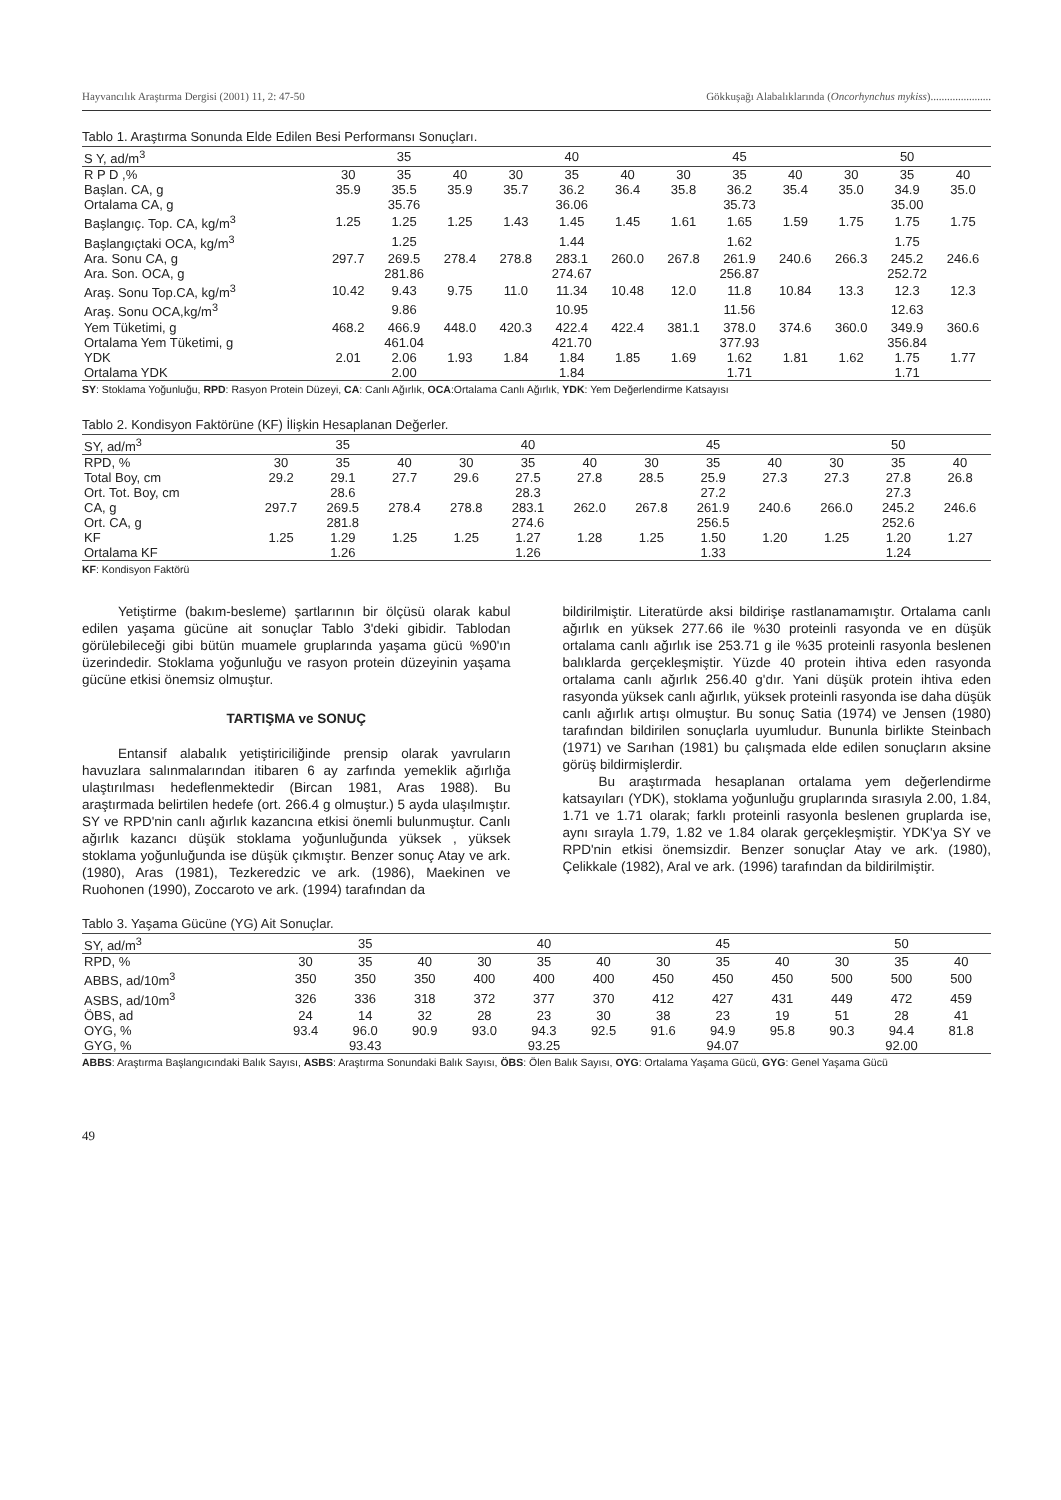Hayvancılık Araştırma Dergisi (2001) 11, 2: 47-50 Gökkuşağı Alabalıklarında (Oncorhynchus mykiss)......................
Tablo 1. Araştırma Sonunda Elde Edilen Besi Performansı Sonuçları.
| S Y, ad/m<sup>3</sup> | 35 | | | 40 | | | 45 | | | 50 | | |
| --- | --- | --- | --- | --- | --- | --- | --- | --- | --- | --- | --- | --- |
| R P D ,% | 30 | 35 | 40 | 30 | 35 | 40 | 30 | 35 | 40 | 30 | 35 | 40 |
| Başlan. CA, g | 35.9 | 35.5 | 35.9 | 35.7 | 36.2 | 36.4 | 35.8 | 36.2 | 35.4 | 35.0 | 34.9 | 35.0 |
| Ortalama CA, g | 35.76 | | | 36.06 | | | 35.73 | | | 35.00 | | |
| Başlangıç. Top. CA, kg/m<sup>3</sup> | 1.25 | 1.25 | 1.25 | 1.43 | 1.45 | 1.45 | 1.61 | 1.65 | 1.59 | 1.75 | 1.75 | 1.75 |
| Başlangıçtaki OCA, kg/m<sup>3</sup> | 1.25 | | | 1.44 | | | 1.62 | | | 1.75 | | |
| Ara. Sonu CA, g | 297.7 | 269.5 | 278.4 | 278.8 | 283.1 | 260.0 | 267.8 | 261.9 | 240.6 | 266.3 | 245.2 | 246.6 |
| Ara. Son. OCA, g | 281.86 | | | 274.67 | | | 256.87 | | | 252.72 | | |
| Araş. Sonu Top.CA, kg/m<sup>3</sup> | 10.42 | 9.43 | 9.75 | 11.0 | 11.34 | 10.48 | 12.0 | 11.8 | 10.84 | 13.3 | 12.3 | 12.3 |
| Araş. Sonu OCA,kg/m<sup>3</sup> | 9.86 | | | 10.95 | | | 11.56 | | | 12.63 | | |
| Yem Tüketimi, g | 468.2 | 466.9 | 448.0 | 420.3 | 422.4 | 422.4 | 381.1 | 378.0 | 374.6 | 360.0 | 349.9 | 360.6 |
| Ortalama Yem Tüketimi, g | 461.04 | | | 421.70 | | | 377.93 | | | 356.84 | | |
| YDK | 2.01 | 2.06 | 1.93 | 1.84 | 1.84 | 1.85 | 1.69 | 1.62 | 1.81 | 1.62 | 1.75 | 1.77 |
| Ortalama YDK | 2.00 | | | 1.84 | | | 1.71 | | | 1.71 | | |
SY: Stoklama Yoğunluğu, RPD: Rasyon Protein Düzeyi, CA: Canlı Ağırlık, OCA:Ortalama Canlı Ağırlık, YDK: Yem Değerlendirme Katsayısı
Tablo 2. Kondisyon Faktörüne (KF) İlişkin Hesaplanan Değerler.
| SY, ad/m<sup>3</sup> | 35 | | | 40 | | | 45 | | | 50 | | |
| --- | --- | --- | --- | --- | --- | --- | --- | --- | --- | --- | --- | --- |
| RPD, % | 30 | 35 | 40 | 30 | 35 | 40 | 30 | 35 | 40 | 30 | 35 | 40 |
| Total Boy, cm | 29.2 | 29.1 | 27.7 | 29.6 | 27.5 | 27.8 | 28.5 | 25.9 | 27.3 | 27.3 | 27.8 | 26.8 |
| Ort. Tot. Boy, cm | 28.6 | | | 28.3 | | | 27.2 | | | 27.3 | | |
| CA, g | 297.7 | 269.5 | 278.4 | 278.8 | 283.1 | 262.0 | 267.8 | 261.9 | 240.6 | 266.0 | 245.2 | 246.6 |
| Ort. CA, g | 281.8 | | | 274.6 | | | 256.5 | | | 252.6 | | |
| KF | 1.25 | 1.29 | 1.25 | 1.25 | 1.27 | 1.28 | 1.25 | 1.50 | 1.20 | 1.25 | 1.20 | 1.27 |
| Ortalama KF | 1.26 | | | 1.26 | | | 1.33 | | | 1.24 | | |
KF: Kondisyon Faktörü
Yetiştirme (bakım-besleme) şartlarının bir ölçüsü olarak kabul edilen yaşama gücüne ait sonuçlar Tablo 3'deki gibidir. Tablodan görülebileceği gibi bütün muamele gruplarında yaşama gücü %90'ın üzerindedir. Stoklama yoğunluğu ve rasyon protein düzeyinin yaşama gücüne etkisi önemsiz olmuştur.
TARTIŞMA ve SONUÇ
Entansif alabalık yetiştiriciliğinde prensip olarak yavruların havuzlara salınmalarından itibaren 6 ay zarfında yemeklik ağırlığa ulaştırılması hedeflenmektedir (Bircan 1981, Aras 1988). Bu araştırmada belirtilen hedefe (ort. 266.4 g olmuştur.) 5 ayda ulaşılmıştır. SY ve RPD'nin canlı ağırlık kazancına etkisi önemli bulunmuştur. Canlı ağırlık kazancı düşük stoklama yoğunluğunda yüksek , yüksek stoklama yoğunluğunda ise düşük çıkmıştır. Benzer sonuç Atay ve ark. (1980), Aras (1981), Tezkeredzic ve ark. (1986), Maekinen ve Ruohonen (1990), Zoccaroto ve ark. (1994) tarafından da
bildirilmiştir. Literatürde aksi bildirişe rastlanamamıştır. Ortalama canlı ağırlık en yüksek 277.66 ile %30 proteinli rasyonda ve en düşük ortalama canlı ağırlık ise 253.71 g ile %35 proteinli rasyonla beslenen balıklarda gerçekleşmiştir. Yüzde 40 protein ihtiva eden rasyonda ortalama canlı ağırlık 256.40 g'dır. Yani düşük protein ihtiva eden rasyonda yüksek canlı ağırlık, yüksek proteinli rasyonda ise daha düşük canlı ağırlık artışı olmuştur. Bu sonuç Satia (1974) ve Jensen (1980) tarafından bildirilen sonuçlarla uyumludur. Bununla birlikte Steinbach (1971) ve Sarıhan (1981) bu çalışmada elde edilen sonuçların aksine görüş bildirmişlerdir.
Bu araştırmada hesaplanan ortalama yem değerlendirme katsayıları (YDK), stoklama yoğunluğu gruplarında sırasıyla 2.00, 1.84, 1.71 ve 1.71 olarak; farklı proteinli rasyonla beslenen gruplarda ise, aynı sırayla 1.79, 1.82 ve 1.84 olarak gerçekleşmiştir. YDK'ya SY ve RPD'nin etkisi önemsizdir. Benzer sonuçlar Atay ve ark. (1980), Çelikkale (1982), Aral ve ark. (1996) tarafından da bildirilmiştir.
Tablo 3. Yaşama Gücüne (YG) Ait Sonuçlar.
| SY, ad/m<sup>3</sup> | 35 | | | 40 | | | 45 | | | 50 | | |
| --- | --- | --- | --- | --- | --- | --- | --- | --- | --- | --- | --- | --- |
| RPD, % | 30 | 35 | 40 | 30 | 35 | 40 | 30 | 35 | 40 | 30 | 35 | 40 |
| ABBS, ad/10m<sup>3</sup> | 350 | 350 | 350 | 400 | 400 | 400 | 450 | 450 | 450 | 500 | 500 | 500 |
| ASBS, ad/10m<sup>3</sup> | 326 | 336 | 318 | 372 | 377 | 370 | 412 | 427 | 431 | 449 | 472 | 459 |
| ÖBS, ad | 24 | 14 | 32 | 28 | 23 | 30 | 38 | 23 | 19 | 51 | 28 | 41 |
| OYG, % | 93.4 | 96.0 | 90.9 | 93.0 | 94.3 | 92.5 | 91.6 | 94.9 | 95.8 | 90.3 | 94.4 | 81.8 |
| GYG, % | 93.43 | | | 93.25 | | | 94.07 | | | 92.00 | | |
ABBS: Araştırma Başlangıcındaki Balık Sayısı, ASBS: Araştırma Sonundaki Balık Sayısı, ÖBS: Ölen Balık Sayısı, OYG: Ortalama Yaşama Gücü, GYG: Genel Yaşama Gücü
49